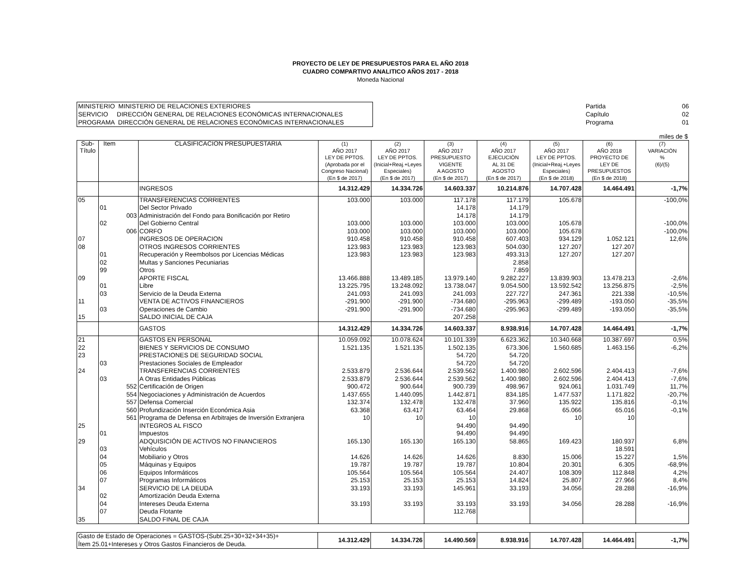PROYECTO DE LEY DE PRESUPUESTOS PARA EL AÑO 2018
CUADRO COMPARTIVO ANALITICO AÑOS 2017 - 2018
Moneda Nacional
MINISTERIO MINISTERIO DE RELACIONES EXTERIORES
SERVICIO DIRECCIÓN GENERAL DE RELACIONES ECONÓMICAS INTERNACIONALES
PROGRAMA DIRECCIÓN GENERAL DE RELACIONES ECONÓMICAS INTERNACIONALES
Partida 06
Capítulo 02
Programa 01
miles de $
| Sub- Título | Item | | CLASIFICACION PRESUPUESTARIA | (1) AÑO 2017 LEY DE PPTOS. (Aprobada por el Congreso Nacional) (En $ de 2017) | (2) AÑO 2017 LEY DE PPTOS. (Inicial+Reaj.+Leyes Especiales) (En $ de 2017) | (3) AÑO 2017 PRESUPUESTO VIGENTE A AGOSTO (En $ de 2017) | (4) AÑO 2017 EJECUCIÓN AL 31 DE AGOSTO (En $ de 2017) | (5) AÑO 2017 LEY DE PPTOS. (Inicial+Reaj.+Leyes Especiales) (En $ de 2018) | (6) AÑO 2018 PROYECTO DE LEY DE PRESUPUESTOS (En $ de 2018) | (7) VARIACIÓN % (6)/(5) |
| --- | --- | --- | --- | --- | --- | --- | --- | --- | --- | --- |
| | | | INGRESOS | 14.312.429 | 14.334.726 | 14.603.337 | 10.214.876 | 14.707.428 | 14.464.491 | -1,7% |
| 05 | | | TRANSFERENCIAS CORRIENTES | 103.000 | 103.000 | 117.178 | 117.179 | 105.678 | | -100,0% |
| | 01 | | Del Sector Privado | | | 14.178 | 14.179 | | | |
| | | 003 | Administración del Fondo para Bonificación por Retiro | | | 14.178 | 14.179 | | | |
| | 02 | | Del Gobierno Central | 103.000 | 103.000 | 103.000 | 103.000 | 105.678 | | -100,0% |
| | | 006 | CORFO | 103.000 | 103.000 | 103.000 | 103.000 | 105.678 | | -100,0% |
| 07 | | | INGRESOS DE OPERACION | 910.458 | 910.458 | 910.458 | 607.403 | 934.129 | 1.052.121 | 12,6% |
| 08 | | | OTROS INGRESOS CORRIENTES | 123.983 | 123.983 | 123.983 | 504.030 | 127.207 | 127.207 | |
| | 01 | | Recuperación y Reembolsos por Licencias Médicas | 123.983 | 123.983 | 123.983 | 493.313 | 127.207 | 127.207 | |
| | 02 | | Multas y Sanciones Pecuniarias | | | | 2.858 | | | |
| | 99 | | Otros | | | | 7.859 | | | |
| 09 | | | APORTE FISCAL | 13.466.888 | 13.489.185 | 13.979.140 | 9.282.227 | 13.839.903 | 13.478.213 | -2,6% |
| | 01 | | Libre | 13.225.795 | 13.248.092 | 13.738.047 | 9.054.500 | 13.592.542 | 13.256.875 | -2,5% |
| | 03 | | Servicio de la Deuda Externa | 241.093 | 241.093 | 241.093 | 227.727 | 247.361 | 221.338 | -10,5% |
| 11 | | | VENTA DE ACTIVOS FINANCIEROS | -291.900 | -291.900 | -734.680 | -295.963 | -299.489 | -193.050 | -35,5% |
| | 03 | | Operaciones de Cambio | -291.900 | -291.900 | -734.680 | -295.963 | -299.489 | -193.050 | -35,5% |
| 15 | | | SALDO INICIAL DE CAJA | | | 207.258 | | | | |
| | | | GASTOS | 14.312.429 | 14.334.726 | 14.603.337 | 8.938.916 | 14.707.428 | 14.464.491 | -1,7% |
| 21 | | | GASTOS EN PERSONAL | 10.059.092 | 10.078.624 | 10.101.339 | 6.623.362 | 10.340.668 | 10.387.697 | 0,5% |
| 22 | | | BIENES Y SERVICIOS DE CONSUMO | 1.521.135 | 1.521.135 | 1.502.135 | 673.306 | 1.560.685 | 1.463.156 | -6,2% |
| 23 | | | PRESTACIONES DE SEGURIDAD SOCIAL | | | 54.720 | 54.720 | | | |
| | 03 | | Prestaciones Sociales de Empleador | | | 54.720 | 54.720 | | | |
| 24 | | | TRANSFERENCIAS CORRIENTES | 2.533.879 | 2.536.644 | 2.539.562 | 1.400.980 | 2.602.596 | 2.404.413 | -7,6% |
| | 03 | | A Otras Entidades Públicas | 2.533.879 | 2.536.644 | 2.539.562 | 1.400.980 | 2.602.596 | 2.404.413 | -7,6% |
| | | 552 | Certificación de Origen | 900.472 | 900.644 | 900.739 | 498.967 | 924.061 | 1.031.749 | 11,7% |
| | | 554 | Negociaciones y Administración de Acuerdos | 1.437.655 | 1.440.095 | 1.442.871 | 834.185 | 1.477.537 | 1.171.822 | -20,7% |
| | | 557 | Defensa Comercial | 132.374 | 132.478 | 132.478 | 37.960 | 135.922 | 135.816 | -0,1% |
| | | 560 | Profundización Inserción Económica Asia | 63.368 | 63.417 | 63.464 | 29.868 | 65.066 | 65.016 | -0,1% |
| | | 561 | Programa de Defensa en Arbitrajes de Inversión Extranjera | 10 | 10 | 10 | | 10 | 10 | |
| 25 | | | INTEGROS AL FISCO | | | 94.490 | 94.490 | | | |
| | 01 | | Impuestos | | | 94.490 | 94.490 | | | |
| 29 | | | ADQUISICIÓN DE ACTIVOS NO FINANCIEROS | 165.130 | 165.130 | 165.130 | 58.865 | 169.423 | 180.937 | 6,8% |
| | 03 | | Vehículos | | | | | | 18.591 | |
| | 04 | | Mobiliario y Otros | 14.626 | 14.626 | 14.626 | 8.830 | 15.006 | 15.227 | 1,5% |
| | 05 | | Máquinas y Equipos | 19.787 | 19.787 | 19.787 | 10.804 | 20.301 | 6.305 | -68,9% |
| | 06 | | Equipos Informáticos | 105.564 | 105.564 | 105.564 | 24.407 | 108.309 | 112.848 | 4,2% |
| | 07 | | Programas Informáticos | 25.153 | 25.153 | 25.153 | 14.824 | 25.807 | 27.966 | 8,4% |
| 34 | | | SERVICIO DE LA DEUDA | 33.193 | 33.193 | 145.961 | 33.193 | 34.056 | 28.288 | -16,9% |
| | 02 | | Amortización Deuda Externa | | | | | | | |
| | 04 | | Intereses Deuda Externa | 33.193 | 33.193 | 33.193 | 33.193 | 34.056 | 28.288 | -16,9% |
| | 07 | | Deuda Flotante | | | 112.768 | | | | |
| 35 | | | SALDO FINAL DE CAJA | | | | | | | |
| Gasto de Estado de Operaciones = GASTOS-(Subt.25+30+32+34+35)+ Ítem 25.01+Intereses y Otros Gastos Financieros de Deuda. | 14.312.429 | 14.334.726 | 14.490.569 | 8.938.916 | 14.707.428 | 14.464.491 | -1,7% |